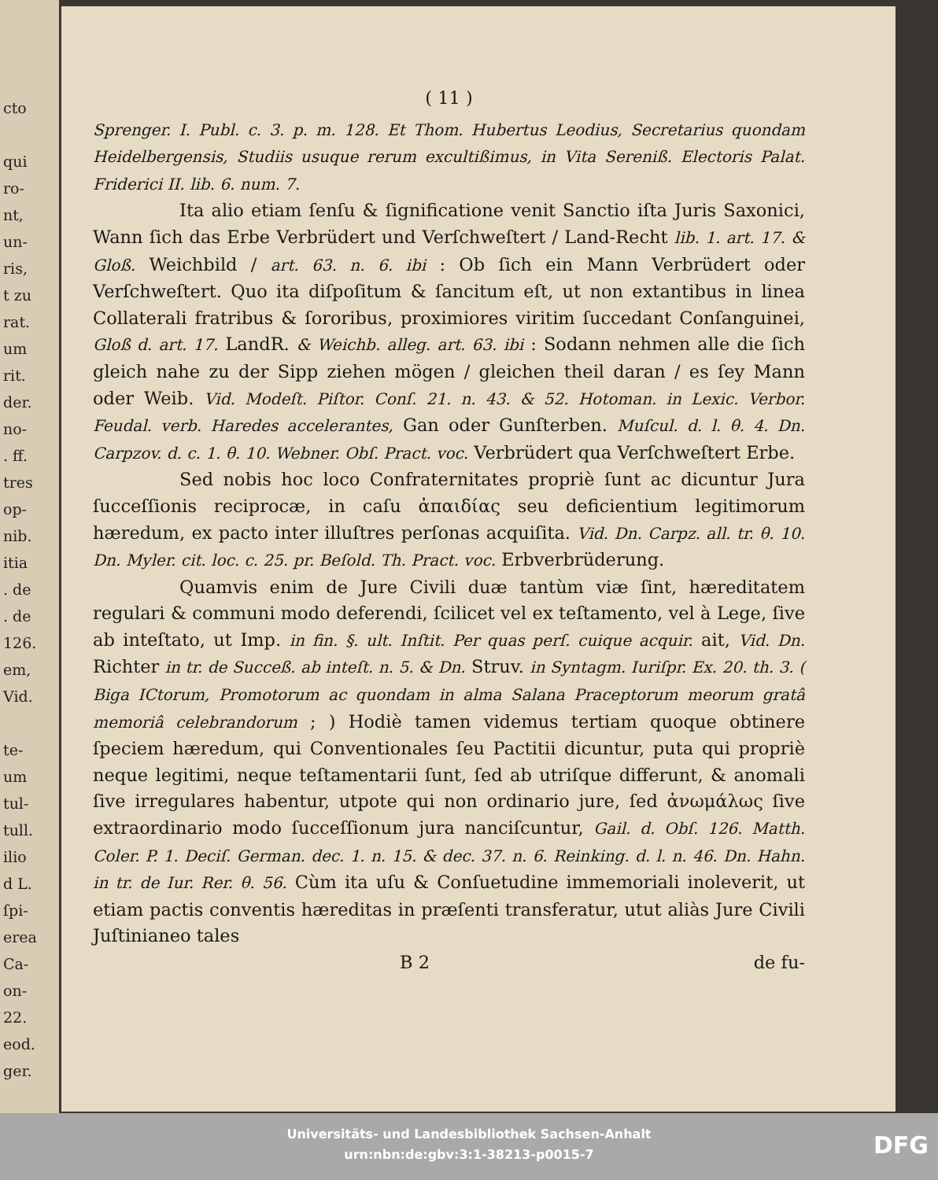cto
qui
ro-
nt,
un-
ris,
t zu
rat.
um
rit.
der.
no-
. ff.
tres
op-
nib.
itia
. de
. de
126.
em,
Vid.
te-
um
tul-
tull.
ilio
d L.
ſpi-
erea
Ca-
on-
22.
eod.
ger.
( 11 )
Sprenger. I. Publ. c. 3. p. m. 128. Et Thom. Hubertus Leodius, Secretarius quondam Heidelbergensis, Studiis usuque rerum excultißimus, in Vita Sereniß. Electoris Palat. Friderici II. lib. 6. num. 7.
Ita alio etiam ſenſu & ſignificatione venit Sanctio iſta Juris Saxonici, Wann ſich das Erbe Verbrüdert und Verſchweſtert / Land-Recht lib. 1. art. 17. & Gloß. Weichbild / art. 63. n. 6. ibi : Ob ſich ein Mann Verbrüdert oder Verſchweſtert. Quo ita diſpoſitum & ſancitum eſt, ut non extantibus in linea Collaterali fratribus & ſororibus, proximiores viritim ſuccedant Conſanguinei, Gloß d. art. 17. LandR. & Weichb. alleg. art. 63. ibi : Sodann nehmen alle die ſich gleich nahe zu der Sipp ziehen mögen / gleichen theil daran / es ſey Mann oder Weib. Vid. Modeſt. Piſtor. Conſ. 21. n. 43. & 52. Hotoman. in Lexic. Verbor. Feudal. verb. Haredes accelerantes, Gan oder Gunſterben. Muſcul. d. l. θ. 4. Dn. Carpzov. d. c. 1. θ. 10. Webner. Obſ. Pract. voc. Verbrüdert qua Verſchweſtert Erbe.
Sed nobis hoc loco Confraternitates propriè ſunt ac dicuntur Jura ſucceſſionis reciprocæ, in caſu ἀπαιδίας seu deficientium legitimorum hæredum, ex pacto inter illuſtres perſonas acquiſita. Vid. Dn. Carpz. all. tr. θ. 10. Dn. Myler. cit. loc. c. 25. pr. Beſold. Th. Pract. voc. Erbverbrüderung.
Quamvis enim de Jure Civili duæ tantùm viæ ſint, hæreditatem regulari & communi modo deferendi, ſcilicet vel ex teſtamento, vel à Lege, ſive ab inteſtato, ut Imp. in fin. §. ult. Inſtit. Per quas perſ. cuique acquir. ait, Vid. Dn. Richter in tr. de Succeß. ab inteſt. n. 5. & Dn. Struv. in Syntagm. Iuriſpr. Ex. 20. th. 3. ( Biga ICtorum, Promotorum ac quondam in alma Salana Praceptorum meorum gratâ memoriâ celebrandorum ; ) Hodiè tamen videmus tertiam quoque obtinere ſpeciem hæredum, qui Conventionales ſeu Pactitii dicuntur, puta qui propriè neque legitimi, neque teſtamentarii ſunt, ſed ab utriſque differunt, & anomali ſive irregulares habentur, utpote qui non ordinario jure, ſed ἀνωμάλως ſive extraordinario modo ſucceſſionum jura nanciſcuntur, Gail. d. Obſ. 126. Matth. Coler. P. 1. Deciſ. German. dec. 1. n. 15. & dec. 37. n. 6. Reinking. d. l. n. 46. Dn. Hahn. in tr. de Iur. Rer. θ. 56. Cùm ita uſu & Conſuetudine immemoriali inoleverit, ut etiam pactis conventis hæreditas in præſenti transferatur, utut aliàs Jure Civili Juſtinianeo tales
B 2 de fu-
Universitäts- und Landesbibliothek Sachsen-Anhalt
urn:nbn:de:gbv:3:1-38213-p0015-7
DFG